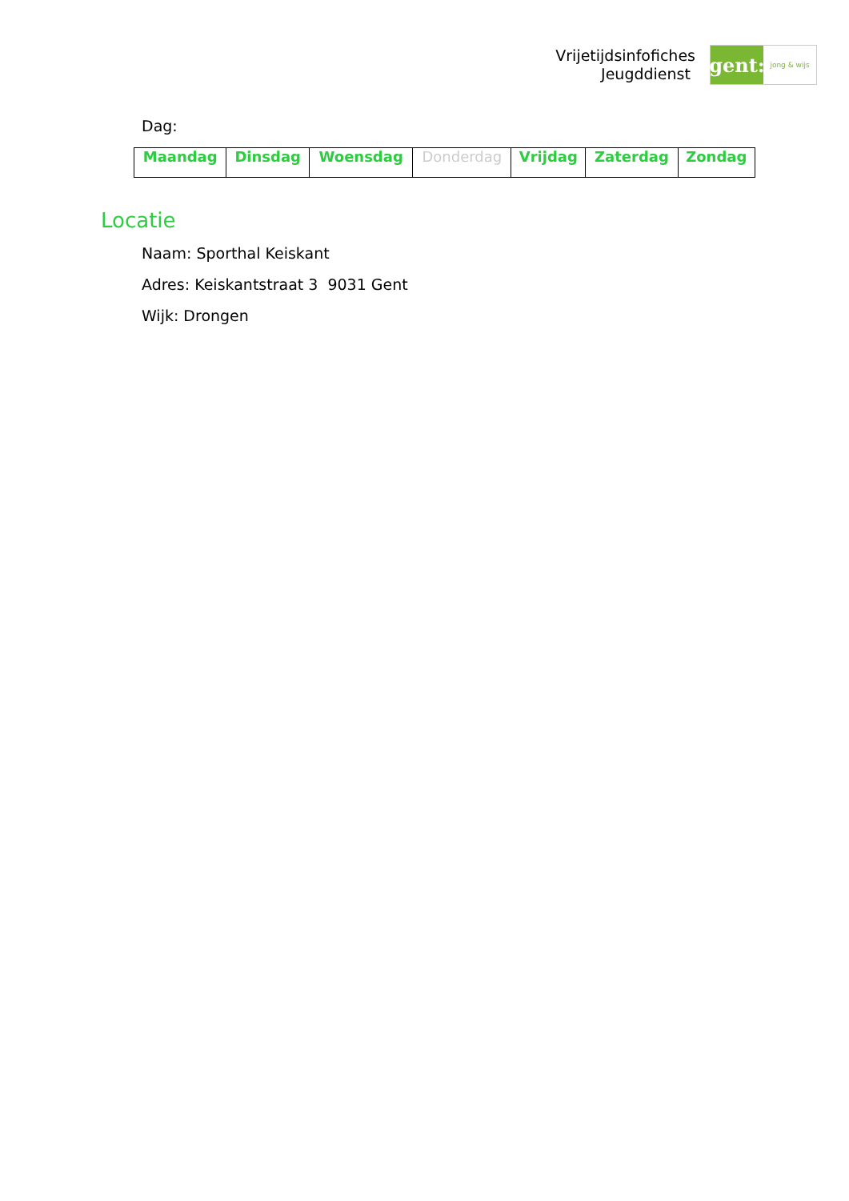Vrijetijdsinfofiches
Jeugddienst
gent:
jong & wijs
Dag:
| Maandag | Dinsdag | Woensdag | Donderdag | Vrijdag | Zaterdag | Zondag |
Locatie
Naam: Sporthal Keiskant
Adres: Keiskantstraat 3 9031 Gent
Wijk: Drongen